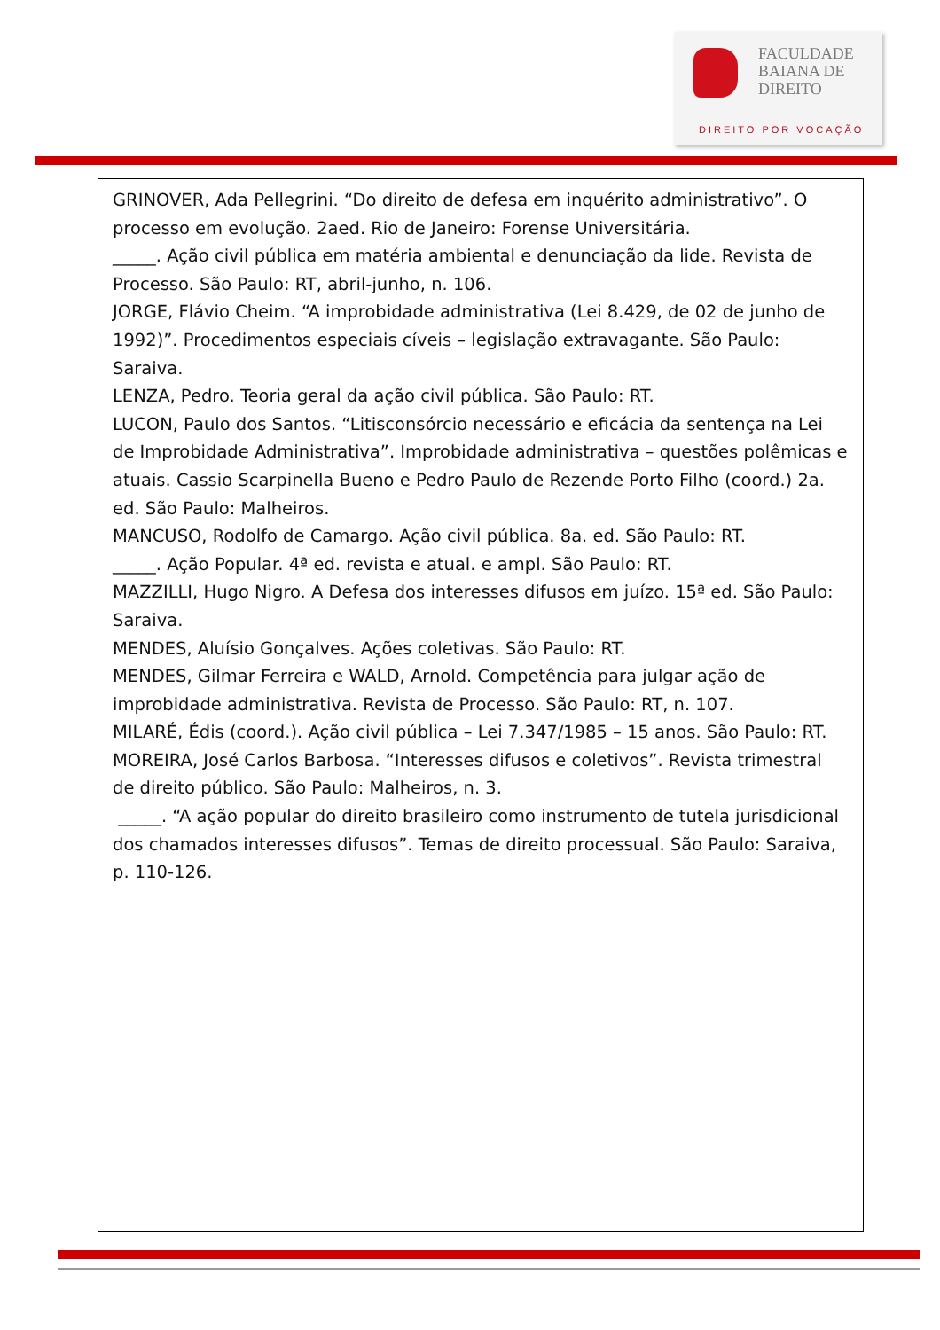FACULDADE
BAIANA DE
DIREITO
DIREITO POR VOCAÇÃO
GRINOVER, Ada Pellegrini. “Do direito de defesa em inquérito administrativo”. O processo em evolução. 2aed. Rio de Janeiro: Forense Universitária.
_____. Ação civil pública em matéria ambiental e denunciação da lide. Revista de Processo. São Paulo: RT, abril-junho, n. 106.
JORGE, Flávio Cheim. “A improbidade administrativa (Lei 8.429, de 02 de junho de 1992)”. Procedimentos especiais cíveis – legislação extravagante. São Paulo: Saraiva.
LENZA, Pedro. Teoria geral da ação civil pública. São Paulo: RT.
LUCON, Paulo dos Santos. “Litisconsórcio necessário e eficácia da sentença na Lei de Improbidade Administrativa”. Improbidade administrativa – questões polêmicas e atuais. Cassio Scarpinella Bueno e Pedro Paulo de Rezende Porto Filho (coord.) 2a. ed. São Paulo: Malheiros.
MANCUSO, Rodolfo de Camargo. Ação civil pública. 8a. ed. São Paulo: RT.
_____. Ação Popular. 4ª ed. revista e atual. e ampl. São Paulo: RT.
MAZZILLI, Hugo Nigro. A Defesa dos interesses difusos em juízo. 15ª ed. São Paulo:
Saraiva.
MENDES, Aluísio Gonçalves. Ações coletivas. São Paulo: RT.
MENDES, Gilmar Ferreira e WALD, Arnold. Competência para julgar ação de improbidade administrativa. Revista de Processo. São Paulo: RT, n. 107.
MILARÉ, Édis (coord.). Ação civil pública – Lei 7.347/1985 – 15 anos. São Paulo: RT. MOREIRA, José Carlos Barbosa. “Interesses difusos e coletivos”. Revista trimestral de direito público. São Paulo: Malheiros, n. 3.
_____. “A ação popular do direito brasileiro como instrumento de tutela jurisdicional dos chamados interesses difusos”. Temas de direito processual. São Paulo: Saraiva, p. 110-126.